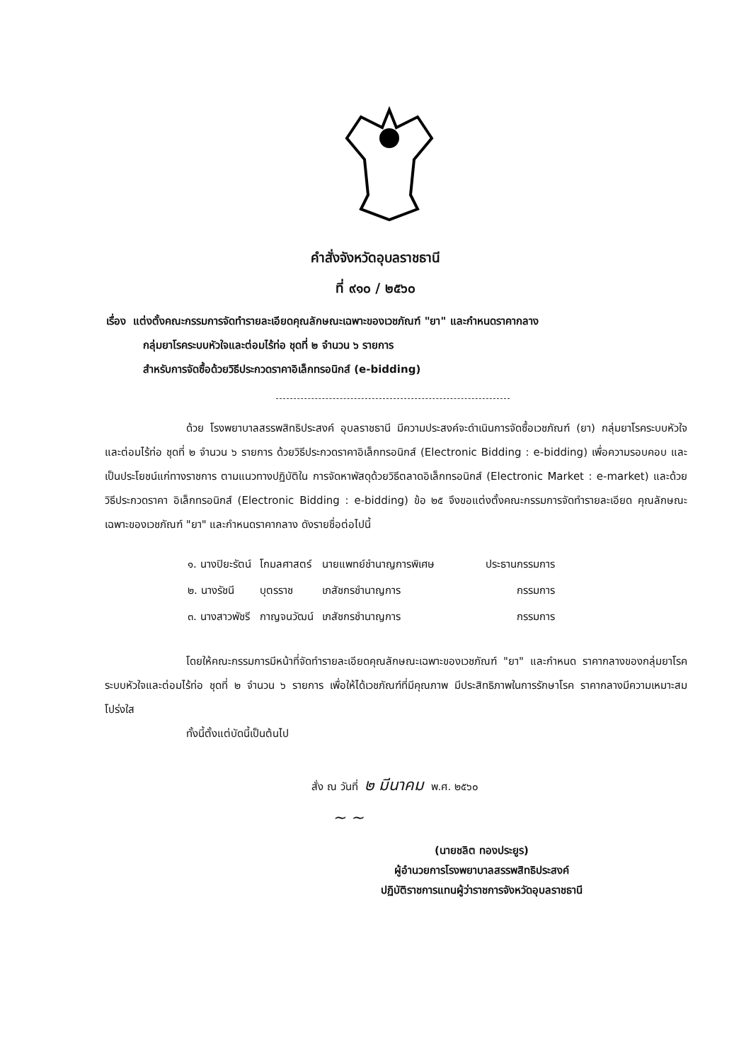คำสั่งจังหวัดอุบลราชธานี
ที่ ๙๑๐ / ๒๕๖๐
เรื่อง แต่งตั้งคณะกรรมการจัดทำรายละเอียดคุณลักษณะเฉพาะของเวชภัณฑ์ "ยา" และกำหนดราคากลาง
กลุ่มยาโรคระบบหัวใจและต่อมไร้ท่อ ชุดที่ ๒ จำนวน ๖ รายการ
สำหรับการจัดซื้อด้วยวิธีประกวดราคาอิเล็กทรอนิกส์ (e-bidding)
ด้วย โรงพยาบาลสรรพสิทธิประสงค์ อุบลราชธานี มีความประสงค์จะดำเนินการจัดซื้อเวชภัณฑ์ (ยา) กลุ่มยาโรคระบบหัวใจและต่อมไร้ท่อ ชุดที่ ๒ จำนวน ๖ รายการ ด้วยวิธีประกวดราคาอิเล็กทรอนิกส์ (Electronic Bidding : e-bidding) เพื่อความรอบคอบ และเป็นประโยชน์แก่ทางราชการ ตามแนวทางปฏิบัติใน การจัดหาพัสดุด้วยวิธีตลาดอิเล็กทรอนิกส์ (Electronic Market : e-market) และด้วยวิธีประกวดราคา อิเล็กทรอนิกส์ (Electronic Bidding : e-bidding) ข้อ ๒๕ จึงขอแต่งตั้งคณะกรรมการจัดทำรายละเอียด คุณลักษณะเฉพาะของเวชภัณฑ์ "ยา" และกำหนดราคากลาง ดังรายชื่อต่อไปนี้
| ๑. นางปิยะรัตน์ | โกมลศาสตร์ | นายแพทย์ชำนาญการพิเศษ | ประธานกรรมการ |
| ๒. นางรัชนี | บุตรราช | เภสัชกรชำนาญการ | กรรมการ |
| ๓. นางสาวพัชรี | กาญจนวัฒน์ | เภสัชกรชำนาญการ | กรรมการ |
โดยให้คณะกรรมการมีหน้าที่จัดทำรายละเอียดคุณลักษณะเฉพาะของเวชภัณฑ์ "ยา" และกำหนด ราคากลางของกลุ่มยาโรคระบบหัวใจและต่อมไร้ท่อ ชุดที่ ๒ จำนวน ๖ รายการ เพื่อให้ได้เวชภัณฑ์ที่มีคุณภาพ มีประสิทธิภาพในการรักษาโรค ราคากลางมีความเหมาะสม โปร่งใส
ทั้งนี้ตั้งแต่บัดนี้เป็นต้นไป
สั่ง ณ วันที่ ๒ มีนาคม พ.ศ. ๒๕๖๐
~ ~
(นายชลิต ทองประยูร)
ผู้อำนวยการโรงพยาบาลสรรพสิทธิประสงค์
ปฏิบัติราชการแทนผู้ว่าราชการจังหวัดอุบลราชธานี